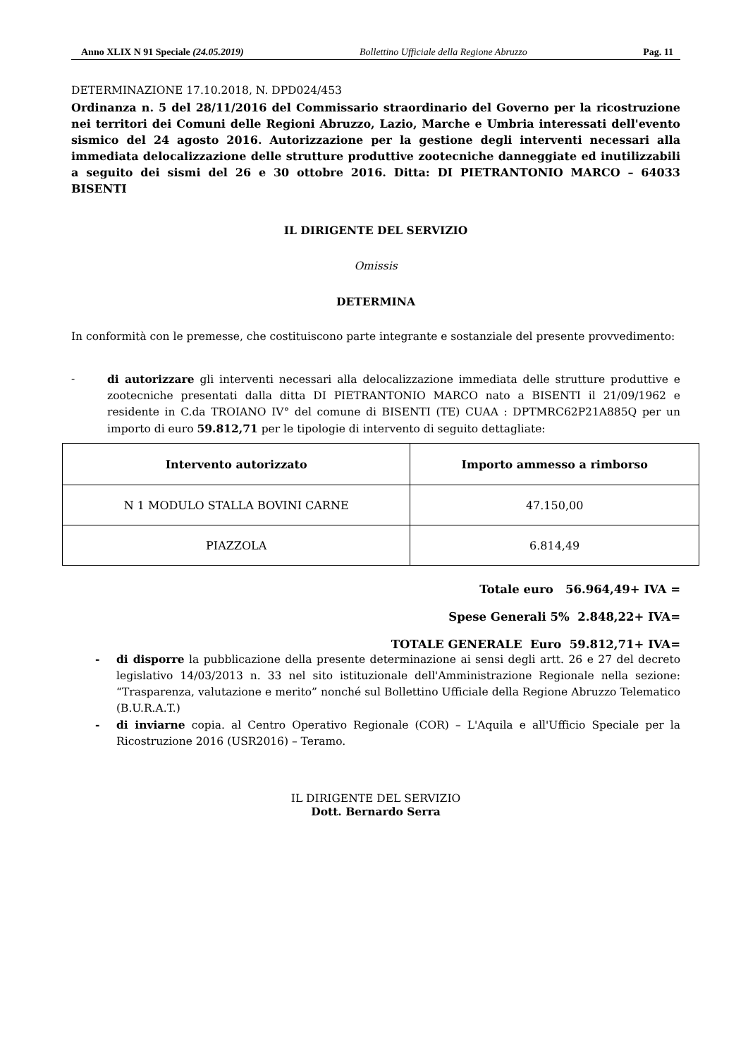Anno XLIX N 91 Speciale (24.05.2019) Bollettino Ufficiale della Regione Abruzzo Pag. 11
DETERMINAZIONE 17.10.2018, N. DPD024/453
Ordinanza n. 5 del 28/11/2016 del Commissario straordinario del Governo per la ricostruzione nei territori dei Comuni delle Regioni Abruzzo, Lazio, Marche e Umbria interessati dell'evento sismico del 24 agosto 2016. Autorizzazione per la gestione degli interventi necessari alla immediata delocalizzazione delle strutture produttive zootecniche danneggiate ed inutilizzabili a seguito dei sismi del 26 e 30 ottobre 2016. Ditta: DI PIETRANTONIO MARCO – 64033 BISENTI
IL DIRIGENTE DEL SERVIZIO
Omissis
DETERMINA
In conformità con le premesse, che costituiscono parte integrante e sostanziale del presente provvedimento:
-
di autorizzare gli interventi necessari alla delocalizzazione immediata delle strutture produttive e zootecniche presentati dalla ditta DI PIETRANTONIO MARCO nato a BISENTI il 21/09/1962 e residente in C.da TROIANO IV° del comune di BISENTI (TE) CUAA : DPTMRC62P21A885Q per un importo di euro 59.812,71 per le tipologie di intervento di seguito dettagliate:
| Intervento autorizzato | Importo ammesso a rimborso |
| --- | --- |
| N 1 MODULO STALLA BOVINI CARNE | 47.150,00 |
| PIAZZOLA | 6.814,49 |
Totale euro 56.964,49+ IVA =
Spese Generali 5% 2.848,22+ IVA=
TOTALE GENERALE Euro 59.812,71+ IVA=
-
di disporre la pubblicazione della presente determinazione ai sensi degli artt. 26 e 27 del decreto legislativo 14/03/2013 n. 33 nel sito istituzionale dell'Amministrazione Regionale nella sezione: “Trasparenza, valutazione e merito” nonché sul Bollettino Ufficiale della Regione Abruzzo Telematico (B.U.R.A.T.)
-
di inviarne copia. al Centro Operativo Regionale (COR) – L'Aquila e all'Ufficio Speciale per la Ricostruzione 2016 (USR2016) – Teramo.
IL DIRIGENTE DEL SERVIZIO
Dott. Bernardo Serra